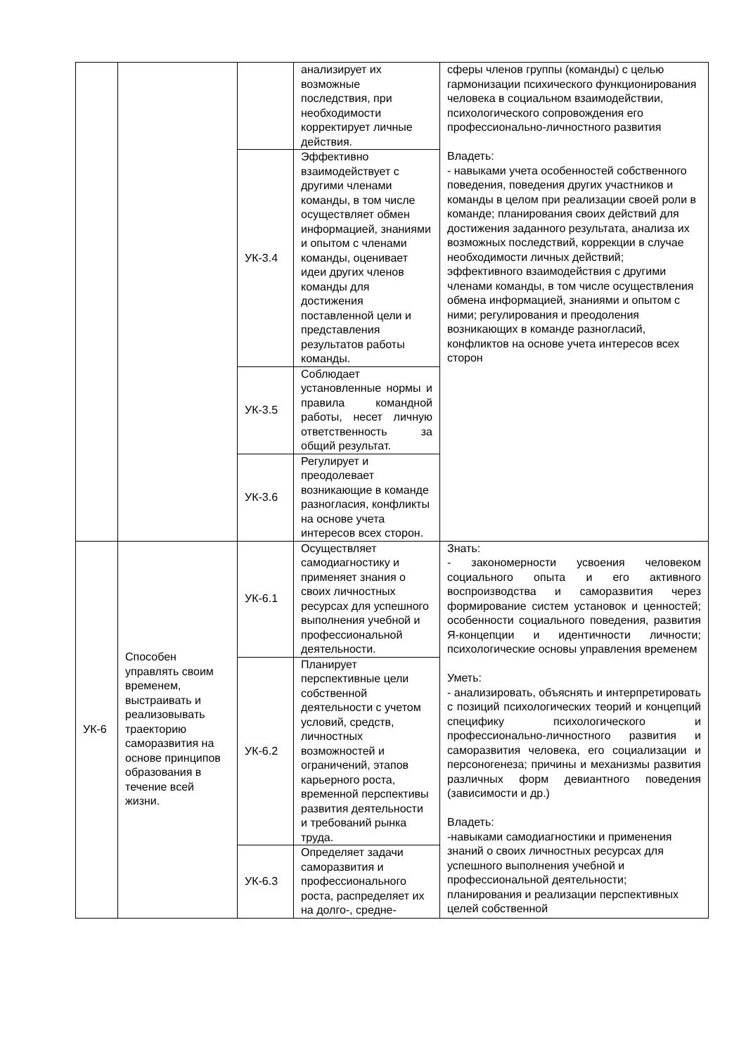| | | | анализирует их возможные последствия, при необходимости корректирует личные действия. | сферы членов группы (команды) с целью гармонизации психического функционирования человека в социальном взаимодействии, психологического сопровождения его профессионально-личностного развития Владеть: - навыками учета особенностей собственного поведения, поведения других участников и команды в целом при реализации своей роли в команде; планирования своих действий для достижения заданного результата, анализа их возможных последствий, коррекции в случае необходимости личных действий; эффективного взаимодействия с другими членами команды, в том числе осуществления обмена информацией, знаниями и опытом с ними; регулирования и преодоления возникающих в команде разногласий, конфликтов на основе учета интересов всех сторон |
| | | УК-3.4 | Эффективно взаимодействует с другими членами команды, в том числе осуществляет обмен информацией, знаниями и опытом с членами команды, оценивает идеи других членов команды для достижения поставленной цели и представления результатов работы команды. | |
| | | УК-3.5 | Соблюдает установленные нормы и правила командной работы, несет личную ответственность за общий результат. | |
| | | УК-3.6 | Регулирует и преодолевает возникающие в команде разногласия, конфликты на основе учета интересов всех сторон. | |
| УК-6 | Способен управлять своим временем, выстраивать и реализовывать траекторию саморазвития на основе принципов образования в течение всей жизни. | УК-6.1 | Осуществляет самодиагностику и применяет знания о своих личностных ресурсах для успешного выполнения учебной и профессиональной деятельности. | Знать: - закономерности усвоения человеком социального опыта и его активного воспроизводства и саморазвития через формирование систем установок и ценностей; особенности социального поведения, развития Я-концепции и идентичности личности; психологические основы управления временем Уметь: - анализировать, объяснять и интерпретировать с позиций психологических теорий и концепций специфику психологического и профессионально-личностного развития и саморазвития человека, его социализации и персоногенеза; причины и механизмы развития различных форм девиантного поведения (зависимости и др.) Владеть: -навыками самодиагностики и применения знаний о своих личностных ресурсах для успешного выполнения учебной и профессиональной деятельности; планирования и реализации перспективных целей собственной |
| | | УК-6.2 | Планирует перспективные цели собственной деятельности с учетом условий, средств, личностных возможностей и ограничений, этапов карьерного роста, временной перспективы развития деятельности и требований рынка труда. | |
| | | УК-6.3 | Определяет задачи саморазвития и профессионального роста, распределяет их на долго-, средне- | |